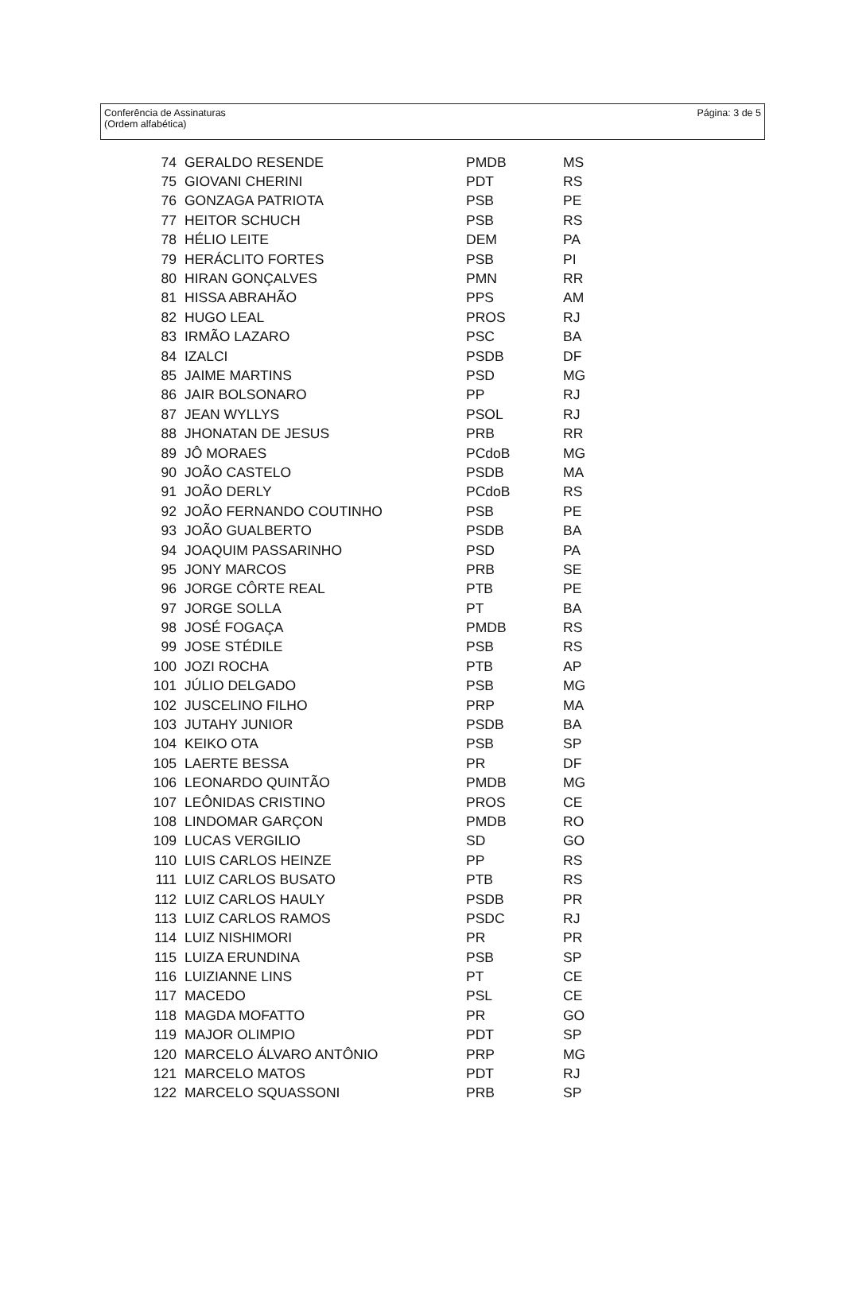Página: 3 de 5 Conferência de Assinaturas
(Ordem alfabética)
| 74 | GERALDO RESENDE | PMDB | MS |
| 75 | GIOVANI CHERINI | PDT | RS |
| 76 | GONZAGA PATRIOTA | PSB | PE |
| 77 | HEITOR SCHUCH | PSB | RS |
| 78 | HÉLIO LEITE | DEM | PA |
| 79 | HERÁCLITO FORTES | PSB | PI |
| 80 | HIRAN GONÇALVES | PMN | RR |
| 81 | HISSA ABRAHÃO | PPS | AM |
| 82 | HUGO LEAL | PROS | RJ |
| 83 | IRMÃO LAZARO | PSC | BA |
| 84 | IZALCI | PSDB | DF |
| 85 | JAIME MARTINS | PSD | MG |
| 86 | JAIR BOLSONARO | PP | RJ |
| 87 | JEAN WYLLYS | PSOL | RJ |
| 88 | JHONATAN DE JESUS | PRB | RR |
| 89 | JÔ MORAES | PCdoB | MG |
| 90 | JOÃO CASTELO | PSDB | MA |
| 91 | JOÃO DERLY | PCdoB | RS |
| 92 | JOÃO FERNANDO COUTINHO | PSB | PE |
| 93 | JOÃO GUALBERTO | PSDB | BA |
| 94 | JOAQUIM PASSARINHO | PSD | PA |
| 95 | JONY MARCOS | PRB | SE |
| 96 | JORGE CÔRTE REAL | PTB | PE |
| 97 | JORGE SOLLA | PT | BA |
| 98 | JOSÉ FOGAÇA | PMDB | RS |
| 99 | JOSE STÉDILE | PSB | RS |
| 100 | JOZI ROCHA | PTB | AP |
| 101 | JÚLIO DELGADO | PSB | MG |
| 102 | JUSCELINO FILHO | PRP | MA |
| 103 | JUTAHY JUNIOR | PSDB | BA |
| 104 | KEIKO OTA | PSB | SP |
| 105 | LAERTE BESSA | PR | DF |
| 106 | LEONARDO QUINTÃO | PMDB | MG |
| 107 | LEÔNIDAS CRISTINO | PROS | CE |
| 108 | LINDOMAR GARÇON | PMDB | RO |
| 109 | LUCAS VERGILIO | SD | GO |
| 110 | LUIS CARLOS HEINZE | PP | RS |
| 111 | LUIZ CARLOS BUSATO | PTB | RS |
| 112 | LUIZ CARLOS HAULY | PSDB | PR |
| 113 | LUIZ CARLOS RAMOS | PSDC | RJ |
| 114 | LUIZ NISHIMORI | PR | PR |
| 115 | LUIZA ERUNDINA | PSB | SP |
| 116 | LUIZIANNE LINS | PT | CE |
| 117 | MACEDO | PSL | CE |
| 118 | MAGDA MOFATTO | PR | GO |
| 119 | MAJOR OLIMPIO | PDT | SP |
| 120 | MARCELO ÁLVARO ANTÔNIO | PRP | MG |
| 121 | MARCELO MATOS | PDT | RJ |
| 122 | MARCELO SQUASSONI | PRB | SP |